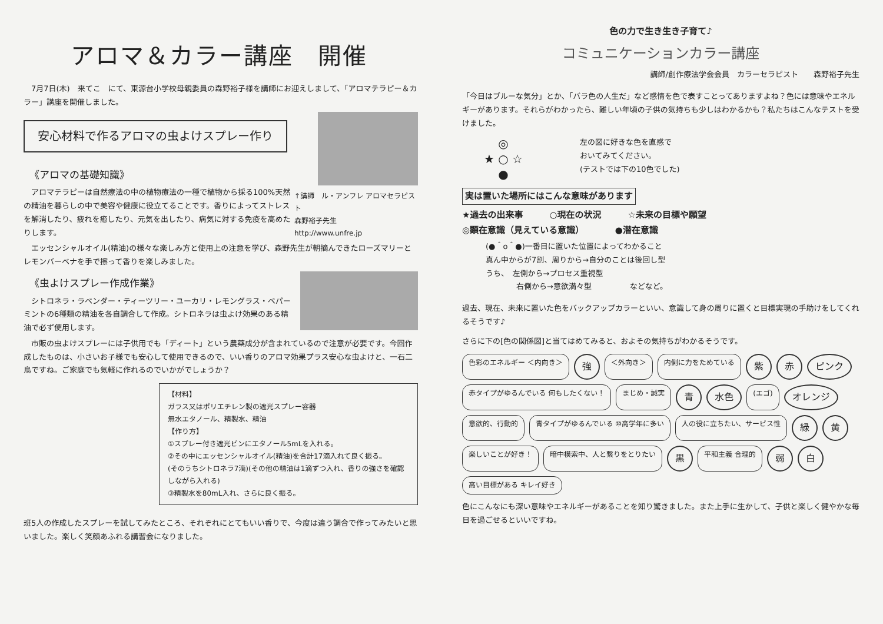アロマ＆カラー講座　開催
　7月7日(木)　来てこ　にて、東源台小学校母親委員の森野裕子様を講師にお迎えしまして、「アロマテラピー＆カラー」講座を開催しました。
↑講師　ル・アンフレ アロマセラピスト
森野裕子先生
http://www.unfre.jp
安心材料で作るアロマの虫よけスプレー作り
《アロマの基礎知識》
　アロマテラピーは自然療法の中の植物療法の一種で植物から採る100%天然の精油を暮らしの中で美容や健康に役立てることです。香りによってストレスを解消したり、疲れを癒したり、元気を出したり、病気に対する免疫を高めたりします。
　エッセンシャルオイル(精油)の様々な楽しみ方と使用上の注意を学び、森野先生が朝摘んできたローズマリーとレモンバーベナを手で擦って香りを楽しみました。
《虫よけスプレー作成作業》
　シトロネラ・ラベンダー・ティーツリー・ユーカリ・レモングラス・ペパーミントの6種類の精油を各自調合して作成。シトロネラは虫よけ効果のある精油で必ず使用します。
　市販の虫よけスプレーには子供用でも「ディート」という農薬成分が含まれているので注意が必要です。今回作成したものは、小さいお子様でも安心して使用できるので、いい香りのアロマ効果プラス安心な虫よけと、一石二鳥ですね。ご家庭でも気軽に作れるのでいかがでしょうか？
【材料】
ガラス又はポリエチレン製の遮光スプレー容器
無水エタノール、精製水、精油
【作り方】
①スプレー付き遮光ビンにエタノール5mLを入れる。
②その中にエッセンシャルオイル(精油)を合計17滴入れて良く振る。
(そのうちシトロネラ7滴)(その他の精油は1滴ずつ入れ、香りの強さを確認しながら入れる)
③精製水を80mL入れ、さらに良く振る。
班5人の作成したスプレーを試してみたところ、それぞれにとてもいい香りで、今度は違う調合で作ってみたいと思いました。楽しく笑顔あふれる講習会になりました。
色の力で生き生き子育て♪
コミュニケーションカラー講座
講師/創作療法学会会員　カラーセラピスト　　森野裕子先生
「今日はブルーな気分」とか、「バラ色の人生だ」など感情を色で表すことってありますよね？色には意味やエネルギーがあります。それらがわかったら、難しい年頃の子供の気持ちも少しはわかるかも？私たちはこんなテストを受けました。
◎
★ ○ ☆
●
左の図に好きな色を直感で
おいてみてください。
(テストでは下の10色でした)
実は置いた場所にはこんな意味があります
★過去の出来事　　　○現在の状況　　　☆未来の目標や願望
◎顕在意識（見えている意識）　　　　●潜在意識
(●＾o＾●)一番目に置いた位置によってわかること
真ん中からが7割、周りから→自分のことは後回し型
うち、　左側から→プロセス重視型
　　　　右側から→意欲満々型　　　　　などなど。
過去、現在、未来に置いた色をバックアップカラーといい、意識して身の周りに置くと目標実現の手助けをしてくれるそうです♪
さらに下の[色の関係図]と当てはめてみると、およその気持ちがわかるそうです。
色彩のエネルギー ＜内向き＞ 強 ＜外向き＞ 内側に力をためている 紫 赤 ピンク 赤タイプがゆるんでいる 何もしたくない！ まじめ・誠実 青 水色 (エゴ) オレンジ 意欲的、行動的 青タイプがゆるんでいる ⑩高学年に多い 人の役に立ちたい、サービス性 緑 黄 楽しいことが好き！ 暗中模索中、人と繋りをとりたい 黒 平和主義 合理的 弱 白 高い目標がある キレイ好き
色にこんなにも深い意味やエネルギーがあることを知り驚きました。また上手に生かして、子供と楽しく健やかな毎日を過ごせるといいですね。